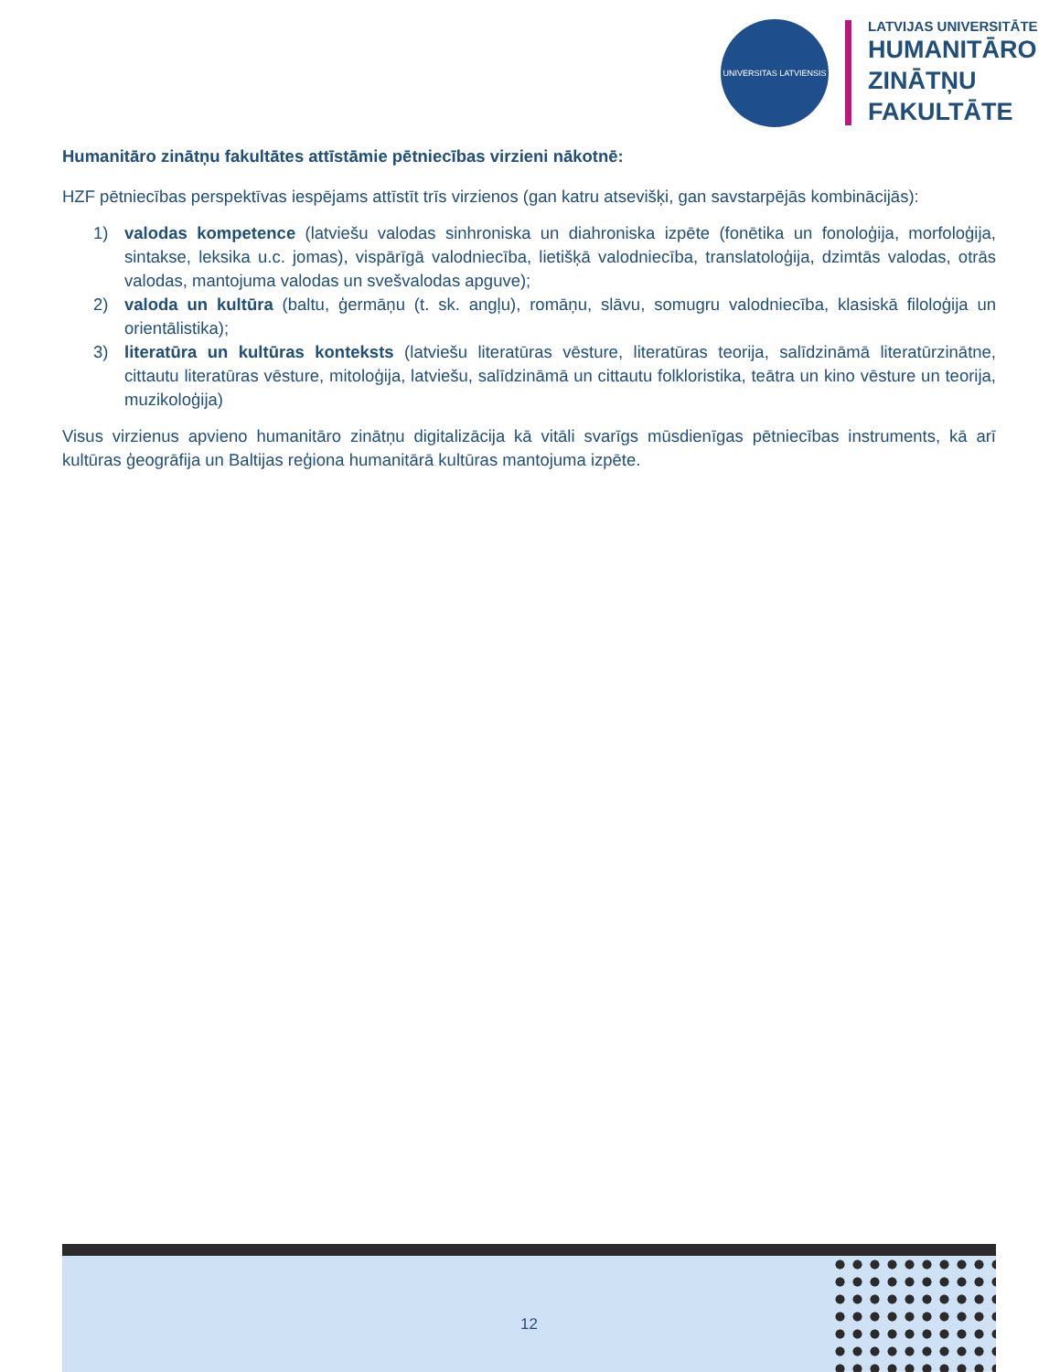UNIVERSITAS LATVIENSIS
LATVIJAS UNIVERSITĀTE
HUMANITĀRO
ZINĀTŅU
FAKULTĀTE
Humanitāro zinātņu fakultātes attīstāmie pētniecības virzieni nākotnē:
HZF pētniecības perspektīvas iespējams attīstīt trīs virzienos (gan katru atsevišķi, gan savstarpējās kombinācijās):
1) valodas kompetence (latviešu valodas sinhroniska un diahroniska izpēte (fonētika un fonoloģija, morfoloģija, sintakse, leksika u.c. jomas), vispārīgā valodniecība, lietišķā valodniecība, translatoloģija, dzimtās valodas, otrās valodas, mantojuma valodas un svešvalodas apguve);
2) valoda un kultūra (baltu, ģermāņu (t. sk. angļu), romāņu, slāvu, somugru valodniecība, klasiskā filoloģija un orientālistika);
3) literatūra un kultūras konteksts (latviešu literatūras vēsture, literatūras teorija, salīdzināmā literatūrzinātne, cittautu literatūras vēsture, mitoloģija, latviešu, salīdzināmā un cittautu folkloristika, teātra un kino vēsture un teorija, muzikoloģija)
Visus virzienus apvieno humanitāro zinātņu digitalizācija kā vitāli svarīgs mūsdienīgas pētniecības instruments, kā arī kultūras ģeogrāfija un Baltijas reģiona humanitārā kultūras mantojuma izpēte.
12